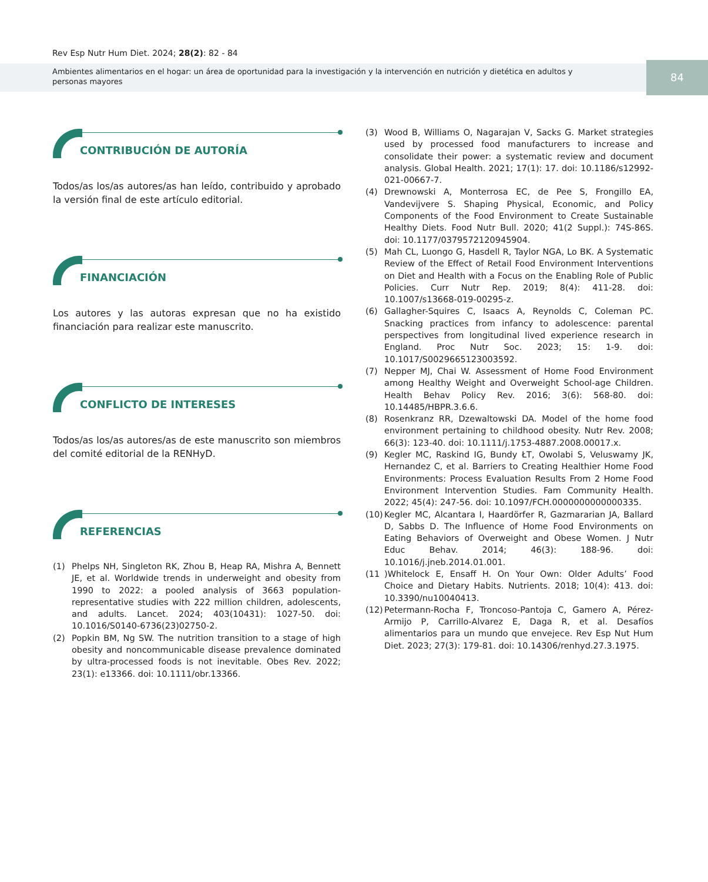Rev Esp Nutr Hum Diet. 2024; 28(2): 82 - 84
Ambientes alimentarios en el hogar: un área de oportunidad para la investigación y la intervención en nutrición y dietética en adultos y personas mayores
84
CONTRIBUCIÓN DE AUTORÍA
Todos/as los/as autores/as han leído, contribuido y aprobado la versión final de este artículo editorial.
FINANCIACIÓN
Los autores y las autoras expresan que no ha existido financiación para realizar este manuscrito.
CONFLICTO DE INTERESES
Todos/as los/as autores/as de este manuscrito son miembros del comité editorial de la RENHyD.
REFERENCIAS
(1) Phelps NH, Singleton RK, Zhou B, Heap RA, Mishra A, Bennett JE, et al. Worldwide trends in underweight and obesity from 1990 to 2022: a pooled analysis of 3663 population-representative studies with 222 million children, adolescents, and adults. Lancet. 2024; 403(10431): 1027-50. doi: 10.1016/S0140-6736(23)02750-2.
(2) Popkin BM, Ng SW. The nutrition transition to a stage of high obesity and noncommunicable disease prevalence dominated by ultra-processed foods is not inevitable. Obes Rev. 2022; 23(1): e13366. doi: 10.1111/obr.13366.
(3) Wood B, Williams O, Nagarajan V, Sacks G. Market strategies used by processed food manufacturers to increase and consolidate their power: a systematic review and document analysis. Global Health. 2021; 17(1): 17. doi: 10.1186/s12992-021-00667-7.
(4) Drewnowski A, Monterrosa EC, de Pee S, Frongillo EA, Vandevijvere S. Shaping Physical, Economic, and Policy Components of the Food Environment to Create Sustainable Healthy Diets. Food Nutr Bull. 2020; 41(2 Suppl.): 74S-86S. doi: 10.1177/0379572120945904.
(5) Mah CL, Luongo G, Hasdell R, Taylor NGA, Lo BK. A Systematic Review of the Effect of Retail Food Environment Interventions on Diet and Health with a Focus on the Enabling Role of Public Policies. Curr Nutr Rep. 2019; 8(4): 411-28. doi: 10.1007/s13668-019-00295-z.
(6) Gallagher-Squires C, Isaacs A, Reynolds C, Coleman PC. Snacking practices from infancy to adolescence: parental perspectives from longitudinal lived experience research in England. Proc Nutr Soc. 2023; 15: 1-9. doi: 10.1017/S0029665123003592.
(7) Nepper MJ, Chai W. Assessment of Home Food Environment among Healthy Weight and Overweight School-age Children. Health Behav Policy Rev. 2016; 3(6): 568-80. doi: 10.14485/HBPR.3.6.6.
(8) Rosenkranz RR, Dzewaltowski DA. Model of the home food environment pertaining to childhood obesity. Nutr Rev. 2008; 66(3): 123-40. doi: 10.1111/j.1753-4887.2008.00017.x.
(9) Kegler MC, Raskind IG, Bundy ŁT, Owolabi S, Veluswamy JK, Hernandez C, et al. Barriers to Creating Healthier Home Food Environments: Process Evaluation Results From 2 Home Food Environment Intervention Studies. Fam Community Health. 2022; 45(4): 247-56. doi: 10.1097/FCH.0000000000000335.
(10) Kegler MC, Alcantara I, Haardörfer R, Gazmararian JA, Ballard D, Sabbs D. The Influence of Home Food Environments on Eating Behaviors of Overweight and Obese Women. J Nutr Educ Behav. 2014; 46(3): 188-96. doi: 10.1016/j.jneb.2014.01.001.
(11)Whitelock E, Ensaff H. On Your Own: Older Adults’ Food Choice and Dietary Habits. Nutrients. 2018; 10(4): 413. doi: 10.3390/nu10040413.
(12) Petermann-Rocha F, Troncoso-Pantoja C, Gamero A, Pérez-Armijo P, Carrillo-Alvarez E, Daga R, et al. Desafíos alimentarios para un mundo que envejece. Rev Esp Nut Hum Diet. 2023; 27(3): 179-81. doi: 10.14306/renhyd.27.3.1975.